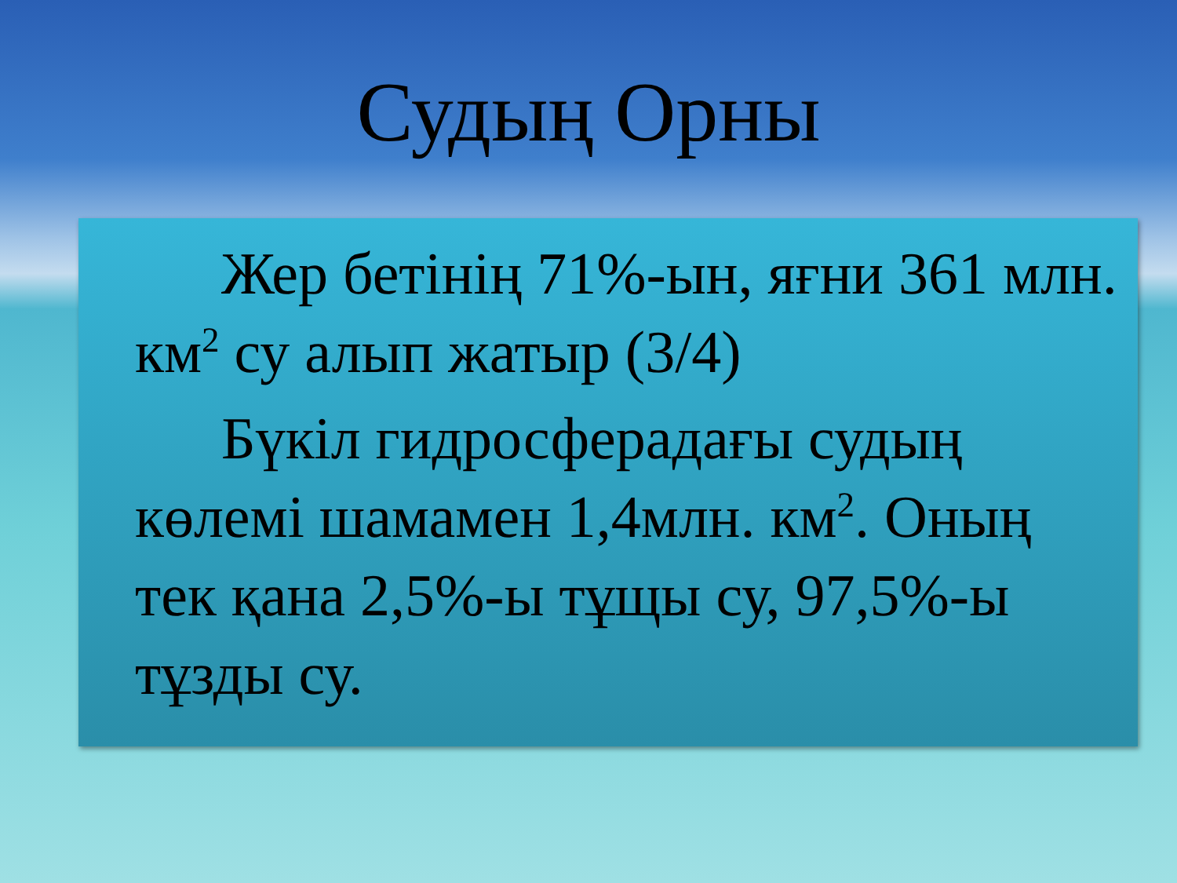Судың Орны
Жер бетінің 71%-ын, яғни 361 млн. км<sup>2</sup> су алып жатыр (3/4)
Бүкіл гидросферадағы судың көлемі шамамен 1,4млн. км<sup>2</sup>. Оның тек қана 2,5%-ы тұщы су, 97,5%-ы тұзды су.